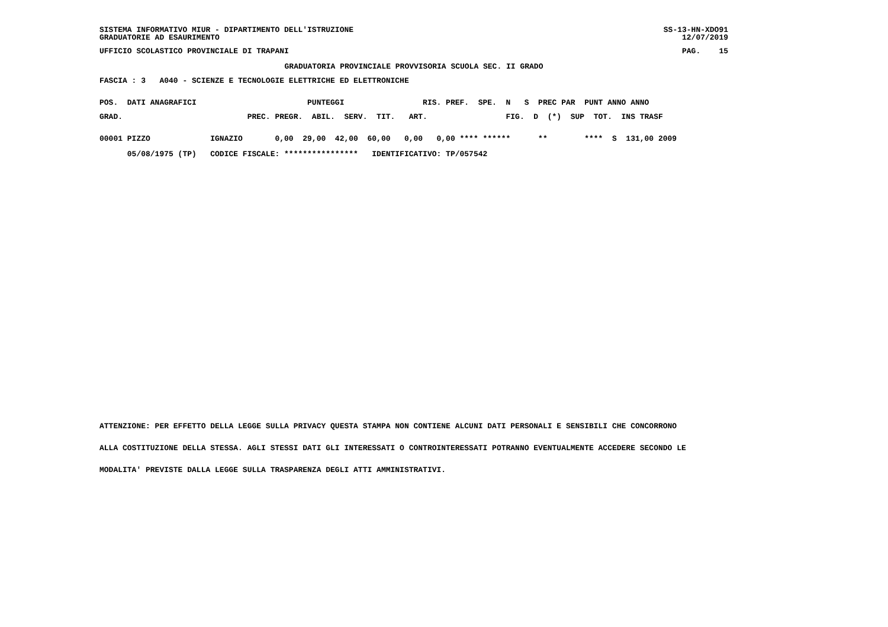SISTEMA INFORMATIVO MIUR - DIPARTIMENTO DELL'ISTRUZIONE
GRADUATORIE AD ESAURIMENTO SS-13-HN-XDO91
12/07/2019
UFFICIO SCOLASTICO PROVINCIALE DI TRAPANI PAG. 15
GRADUATORIA PROVINCIALE PROVVISORIA SCUOLA SEC. II GRADO
FASCIA : 3   A040 - SCIENZE E TECNOLOGIE ELETTRICHE ED ELETTRONICHE
POS.  DATI ANAGRAFICI                        PUNTEGGI                 RIS. PREF.  SPE.  N   S  PREC PAR  PUNT ANNO ANNO
GRAD.                           PREC. PREGR.  ABIL.  SERV.  TIT.   ART.                 FIG.  D  (*)  SUP  TOT.  INS TRASF
00001 PIZZO             IGNAZIO       0,00  29,00  42,00  60,00   0,00   0,00 **** ******      **        ****  S  131,00 2009
      05/08/1975 (TP)   CODICE FISCALE: ****************   IDENTIFICATIVO: TP/057542
ATTENZIONE: PER EFFETTO DELLA LEGGE SULLA PRIVACY QUESTA STAMPA NON CONTIENE ALCUNI DATI PERSONALI E SENSIBILI CHE CONCORRONO
ALLA COSTITUZIONE DELLA STESSA. AGLI STESSI DATI GLI INTERESSATI O CONTROINTERESSATI POTRANNO EVENTUALMENTE ACCEDERE SECONDO LE
MODALITA' PREVISTE DALLA LEGGE SULLA TRASPARENZA DEGLI ATTI AMMINISTRATIVI.